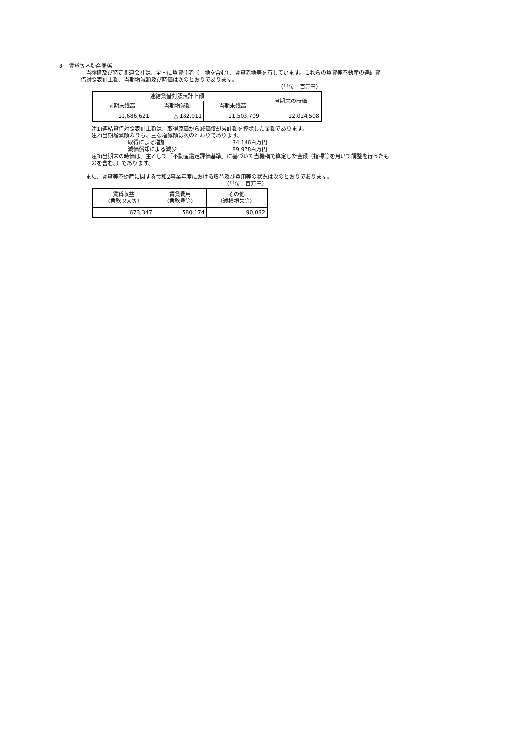８　賃貸等不動産関係
当機構及び特定関連会社は、全国に賃貸住宅（土地を含む）、賃貸宅地等を有しています。これらの賃貸等不動産の連結貸
借対照表計上額、当期増減額及び時価は次のとおりであります。
（単位：百万円）
| 連結貸借対照表計上額 | | | 当期末の時価 |
| --- | --- | --- | --- |
| 前期末残高 | 当期増減額 | 当期末残高 | |
| 11,686,621 | △ 182,911 | 11,503,709 | 12,024,508 |
注1)連結貸借対照表計上額は、取得原価から減価償却累計額を控除した金額であります。
注2)当期増減額のうち、主な増減額は次のとおりであります。
取得による増加 34,146百万円
減価償却による減少 89,978百万円
注3)当期末の時価は、主として「不動産鑑定評価基準」に基づいて当機構で算定した金額（指標等を用いて調整を行ったも
のを含む。）であります。
また、賃貸等不動産に関する令和2事業年度における収益及び費用等の状況は次のとおりであります。
（単位：百万円）
| 賃貸収益 （業務収入等） | 賃貸費用 （業務費等） | その他 （減損損失等） |
| --- | --- | --- |
| 673,347 | 580,174 | 90,032 |